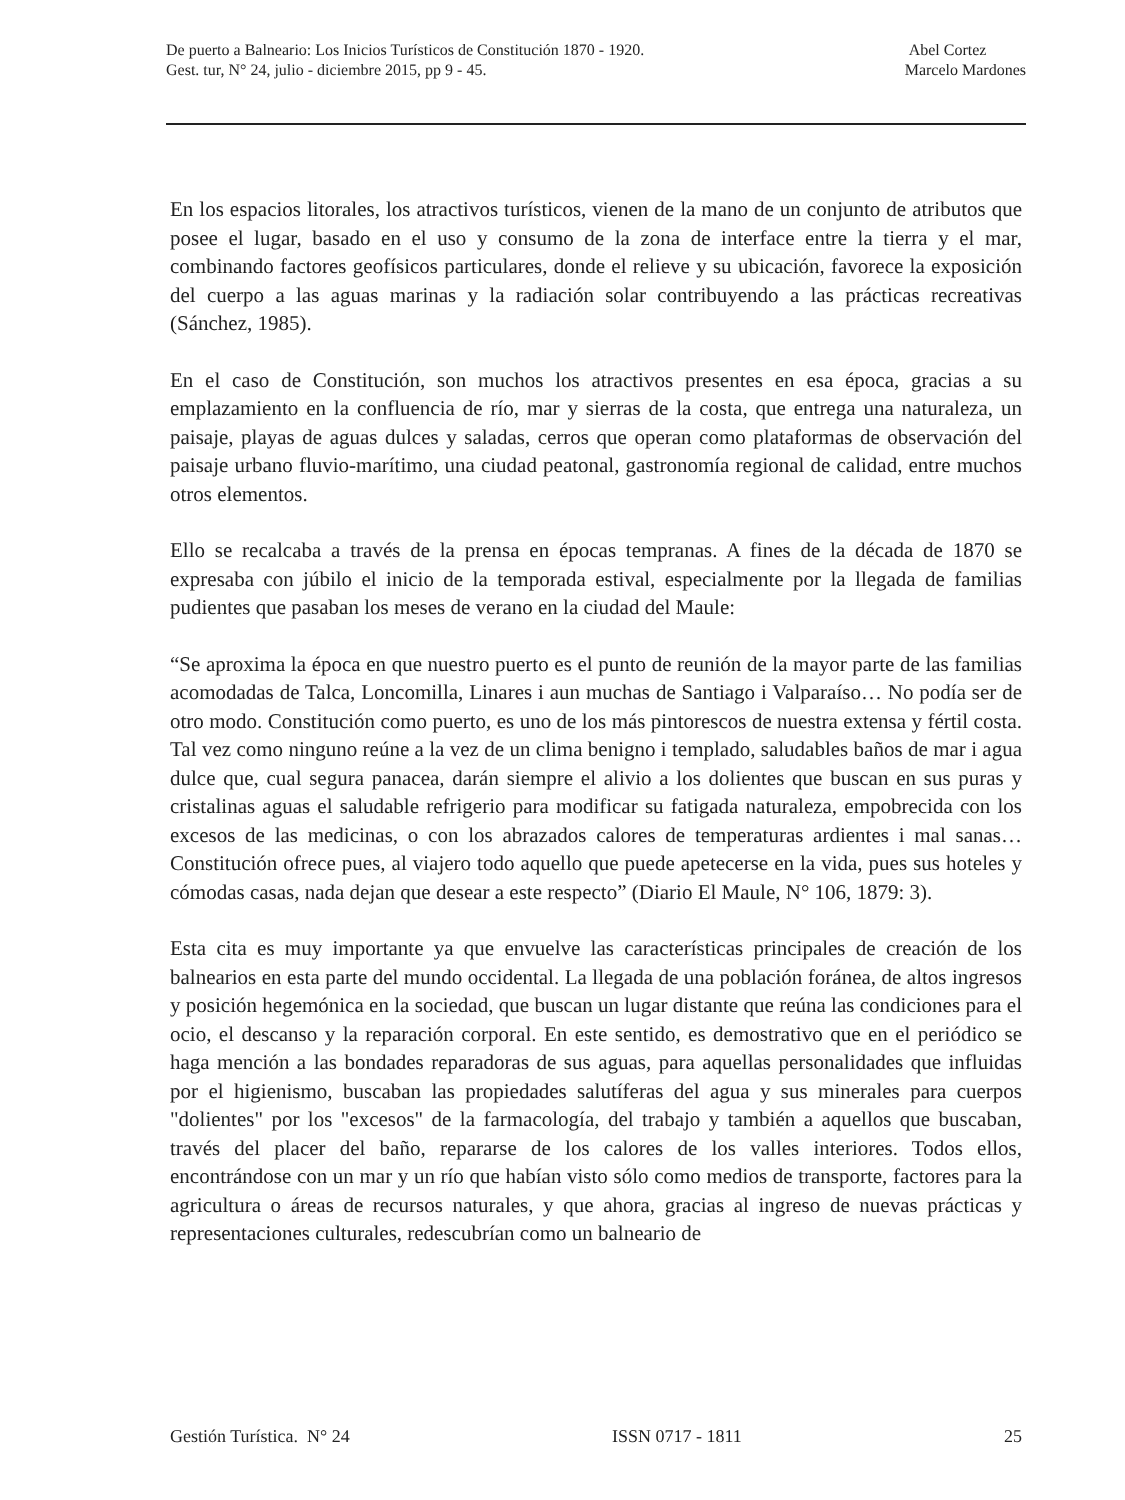De puerto a Balneario: Los Inicios Turísticos de Constitución 1870 - 1920.
Gest. tur, N° 24, julio - diciembre 2015, pp 9 - 45.
Abel Cortez
Marcelo Mardones
En los espacios litorales, los atractivos turísticos, vienen de la mano de un conjunto de atributos que posee el lugar, basado en el uso y consumo de la zona de interface entre la tierra y el mar, combinando factores geofísicos particulares, donde el relieve y su ubicación, favorece la exposición del cuerpo a las aguas marinas y la radiación solar contribuyendo a las prácticas recreativas (Sánchez, 1985).
En el caso de Constitución, son muchos los atractivos presentes en esa época, gracias a su emplazamiento en la confluencia de río, mar y sierras de la costa, que entrega una naturaleza, un paisaje, playas de aguas dulces y saladas, cerros que operan como plataformas de observación del paisaje urbano fluvio-marítimo, una ciudad peatonal, gastronomía regional de calidad, entre muchos otros elementos.
Ello se recalcaba a través de la prensa en épocas tempranas. A fines de la década de 1870 se expresaba con júbilo el inicio de la temporada estival, especialmente por la llegada de familias pudientes que pasaban los meses de verano en la ciudad del Maule:
“Se aproxima la época en que nuestro puerto es el punto de reunión de la mayor parte de las familias acomodadas de Talca, Loncomilla, Linares i aun muchas de Santiago i Valparaíso… No podía ser de otro modo. Constitución como puerto, es uno de los más pintorescos de nuestra extensa y fértil costa. Tal vez como ninguno reúne a la vez de un clima benigno i templado, saludables baños de mar i agua dulce que, cual segura panacea, darán siempre el alivio a los dolientes que buscan en sus puras y cristalinas aguas el saludable refrigerio para modificar su fatigada naturaleza, empobrecida con los excesos de las medicinas, o con los abrazados calores de temperaturas ardientes i mal sanas… Constitución ofrece pues, al viajero todo aquello que puede apetecerse en la vida, pues sus hoteles y cómodas casas, nada dejan que desear a este respecto” (Diario El Maule, N° 106, 1879: 3).
Esta cita es muy importante ya que envuelve las características principales de creación de los balnearios en esta parte del mundo occidental. La llegada de una población foránea, de altos ingresos y posición hegemónica en la sociedad, que buscan un lugar distante que reúna las condiciones para el ocio, el descanso y la reparación corporal. En este sentido, es demostrativo que en el periódico se haga mención a las bondades reparadoras de sus aguas, para aquellas personalidades que influidas por el higienismo, buscaban las propiedades salutíferas del agua y sus minerales para cuerpos "dolientes" por los "excesos" de la farmacología, del trabajo y también a aquellos que buscaban, través del placer del baño, repararse de los calores de los valles interiores. Todos ellos, encontrándose con un mar y un río que habían visto sólo como medios de transporte, factores para la agricultura o áreas de recursos naturales, y que ahora, gracias al ingreso de nuevas prácticas y representaciones culturales, redescubrían como un balneario de
Gestión Turística. N° 24 ISSN 0717 - 1811 25